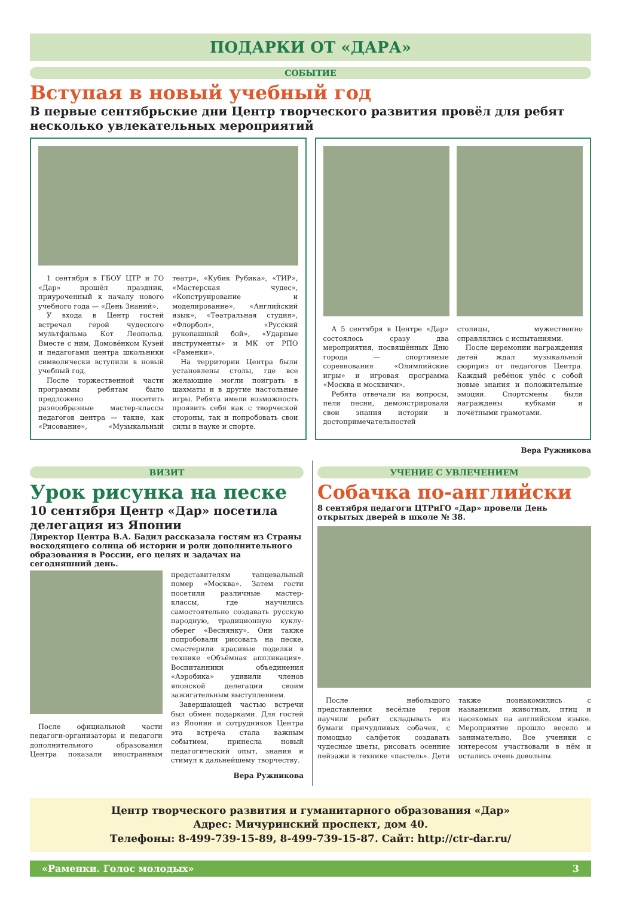ПОДАРКИ ОТ «ДАРА»
СОБЫТИЕ
Вступая в новый учебный год
В первые сентябрьские дни Центр творческого развития провёл для ребят несколько увлекательных мероприятий
1 сентября в ГБОУ ЦТР и ГО «Дар» прошёл праздник, приуроченный к началу нового учебного года — «День Знаний».
У входа в Центр гостей встречал герой чудесного мультфильма Кот Леопольд. Вместе с ним, Домовёнком Кузей и педагогами центра школьники символически вступили в новый учебный год.
После торжественной части программы ребятам было предложено посетить разнообразные мастер-классы педагогов центра — такие, как «Рисование», «Музыкальный театр», «Кубик Рубика», «ТИР», «Мастерская чудес», «Конструирование и моделирование», «Английский язык», «Театральная студия», «Флорбол», «Русский рукопашный бой», «Ударные инструменты» и МК от РПО «Раменки».
На территории Центра были установлены столы, где все желающие могли поиграть в шахматы и в другие настольные игры. Ребята имели возможность проявить себя как с творческой стороны, так и попробовать свои силы в науке и спорте.
А 5 сентября в Центре «Дар» состоялось сразу два мероприятия, посвящённых Дню города — спортивные соревнования «Олимпийские игры» и игровая программа «Москва и москвичи».
Ребята отвечали на вопросы, пели песни, демонстрировали свои знания истории и достопримечательностей столицы, мужественно справлялись с испытаниями.
После церемонии награждения детей ждал музыкальный сюрприз от педагогов Центра. Каждый ребёнок унёс с собой новые знания и положительные эмоции. Спортсмены были награждены кубками и почётными грамотами.
Вера Ружникова
ВИЗИТ
Урок рисунка на песке
10 сентября Центр «Дар» посетила делегация из Японии
Директор Центра В.А. Бадил рассказала гостям из Страны восходящего солнца об истории и роли дополнительного образования в России, его целях и задачах на сегодняшний день.
После официальной части педагоги-организаторы и педагоги дополнительного образования Центра показали иностранным представителям танцевальный номер «Москва». Затем гости посетили различные мастер-классы, где научились самостоятельно создавать русскую народную, традиционную куклу-оберег «Веснянку». Они также попробовали рисовать на песке, смастерили красивые поделки в технике «Объёмная аппликация». Воспитанники объединения «Аэробика» удивили членов японской делегации своим зажигательным выступлением.
Завершающей частью встречи был обмен подарками. Для гостей из Японии и сотрудников Центра эта встреча стала важным событием, принесла новый педагогический опыт, знания и стимул к дальнейшему творчеству.
Вера Ружникова
УЧЕНИЕ С УВЛЕЧЕНИЕМ
Собачка по-английски
8 сентября педагоги ЦТРиГО «Дар» провели День открытых дверей в школе № 38.
После небольшого представления весёлые герои научили ребят складывать из бумаги причудливых собачек, с помощью салфеток создавать чудесные цветы, рисовать осенние пейзажи в технике «пастель». Дети также познакомились с названиями животных, птиц и насекомых на английском языке. Мероприятие прошло весело и занимательно. Все ученики с интересом участвовали в нём и остались очень довольны.
Центр творческого развития и гуманитарного образования «Дар»
Адрес: Мичуринский проспект, дом 40.
Телефоны: 8-499-739-15-89, 8-499-739-15-87. Сайт: http://ctr-dar.ru/
«Раменки. Голос молодых» 3